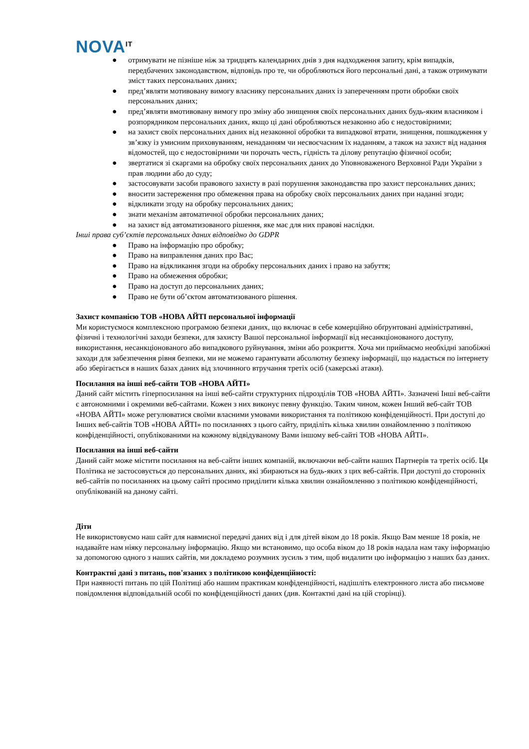NOVA<sup>IT</sup>
● отримувати не пізніше ніж за тридцять календарних днів з дня надходження запиту, крім випадків, передбачених законодавством, відповідь про те, чи обробляються його персональні дані, а також отримувати зміст таких персональних даних;
● пред’являти мотивовану вимогу власнику персональних даних із запереченням проти обробки своїх персональних даних;
● пред’являти вмотивовану вимогу про зміну або знищення своїх персональних даних будь-яким власником і розпорядником персональних даних, якщо ці дані обробляються незаконно або є недостовірними;
● на захист своїх персональних даних від незаконної обробки та випадкової втрати, знищення, пошкодження у зв’язку із умисним приховуванням, ненаданням чи несвоєчасним їх наданням, а також на захист від надання відомостей, що є недостовірними чи порочать честь, гідність та ділову репутацію фізичної особи;
● звертатися зі скаргами на обробку своїх персональних даних до Уповноваженого Верховної Ради України з прав людини або до суду;
● застосовувати засоби правового захисту в разі порушення законодавства про захист персональних даних;
● вносити застереження про обмеження права на обробку своїх персональних даних при наданні згоди;
● відкликати згоду на обробку персональних даних;
● знати механізм автоматичної обробки персональних даних;
● на захист від автоматизованого рішення, яке має для них правові наслідки.
Інші права суб’єктів персональних даних відповідно до GDPR
● Право на інформацію про обробку;
● Право на виправлення даних про Вас;
● Право на відкликання згоди на обробку персональних даних і право на забуття;
● Право на обмеження обробки;
● Право на доступ до персональних даних;
● Право не бути об’єктом автоматизованого рішення.
Захист компанією ТОВ «НОВА АЙТІ персональної інформації
Ми користуємося комплексною програмою безпеки даних, що включає в себе комерційно обґрунтовані адміністративні, фізичні і технологічні заходи безпеки, для захисту Вашої персональної інформації від несанкціонованого доступу, використання, несанкціонованого або випадкового руйнування, зміни або розкриття. Хоча ми приймаємо необхідні запобіжні заходи для забезпечення рівня безпеки, ми не можемо гарантувати абсолютну безпеку інформації, що надається по інтернету або зберігається в наших базах даних від злочинного втручання третіх осіб (хакерські атаки).
Посилання на інші веб-сайти ТОВ «НОВА АЙТІ»
Даний сайт містить гіперпосилання на інші веб-сайти структурних підрозділів ТОВ «НОВА АЙТІ». Зазначені Інші веб-сайти є автономними і окремими веб-сайтами. Кожен з них виконує певну функцію. Таким чином, кожен Інший веб-сайт ТОВ «НОВА АЙТІ» може регулюватися своїми власними умовами використання та політикою конфіденційності. При доступі до Інших веб-сайтів ТОВ «НОВА АЙТІ» по посиланнях з цього сайту, приділіть кілька хвилин ознайомленню з політикою конфіденційності, опублікованими на кожному відвідуваному Вами іншому веб-сайті ТОВ «НОВА АЙТІ».
Посилання на інші веб-сайти
Даний сайт може містити посилання на веб-сайти інших компаній, включаючи веб-сайти наших Партнерів та третіх осіб. Ця Політика не застосовується до персональних даних, які збираються на будь-яких з цих веб-сайтів. При доступі до сторонніх веб-сайтів по посиланнях на цьому сайті просимо приділити кілька хвилин ознайомленню з політикою конфіденційності, опублікованій на даному сайті.
Діти
Не використовуємо наш сайт для навмисної передачі даних від і для дітей віком до 18 років. Якщо Вам менше 18 років, не надавайте нам ніяку персональну інформацію. Якщо ми встановимо, що особа віком до 18 років надала нам таку інформацію за допомогою одного з наших сайтів, ми докладемо розумних зусиль з тим, щоб видалити цю інформацію з наших баз даних.
Контрактні дані з питань, пов'язаних з політикою конфіденційності:
При наявності питань по цій Політиці або нашим практикам конфіденційності, надішліть електронного листа або письмове повідомлення відповідальній особі по конфіденційності даних (див. Контактні дані на цій сторінці).